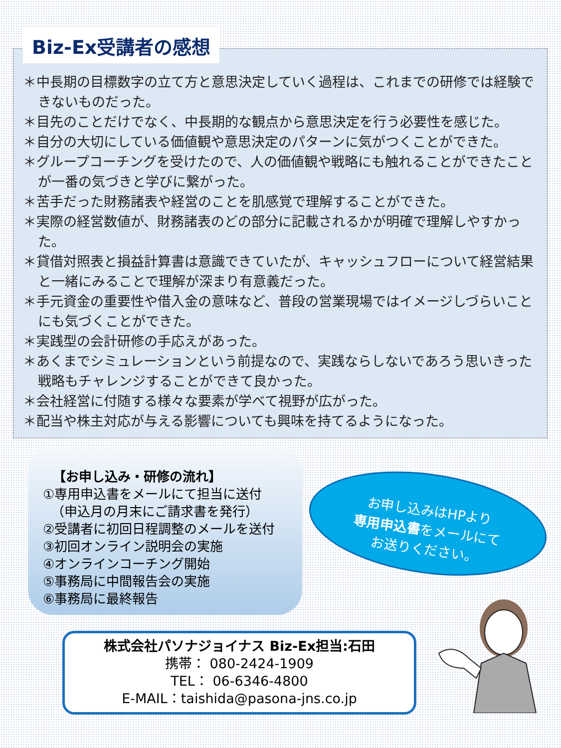Biz-Ex受講者の感想
＊中長期の目標数字の立て方と意思決定していく過程は、これまでの研修では経験できないものだった。
＊目先のことだけでなく、中長期的な観点から意思決定を行う必要性を感じた。
＊自分の大切にしている価値観や意思決定のパターンに気がつくことができた。
＊グループコーチングを受けたので、人の価値観や戦略にも触れることができたことが一番の気づきと学びに繋がった。
＊苦手だった財務諸表や経営のことを肌感覚で理解することができた。
＊実際の経営数値が、財務諸表のどの部分に記載されるかが明確で理解しやすかった。
＊貸借対照表と損益計算書は意識できていたが、キャッシュフローについて経営結果と一緒にみることで理解が深まり有意義だった。
＊手元資金の重要性や借入金の意味など、普段の営業現場ではイメージしづらいことにも気づくことができた。
＊実践型の会計研修の手応えがあった。
＊あくまでシミュレーションという前提なので、実践ならしないであろう思いきった戦略もチャレンジすることができて良かった。
＊会社経営に付随する様々な要素が学べて視野が広がった。
＊配当や株主対応が与える影響についても興味を持てるようになった。
【お申し込み・研修の流れ】
①専用申込書をメールにて担当に送付
（申込月の月末にご請求書を発行）
②受講者に初回日程調整のメールを送付
③初回オンライン説明会の実施
④オンラインコーチング開始
⑤事務局に中間報告会の実施
⑥事務局に最終報告
お申し込みはHPより
専用申込書をメールにて
お送りください。
株式会社パソナジョイナス Biz-Ex担当:石田
携帯： 080-2424-1909
TEL： 06-6346-4800
E-MAIL：taishida@pasona-jns.co.jp